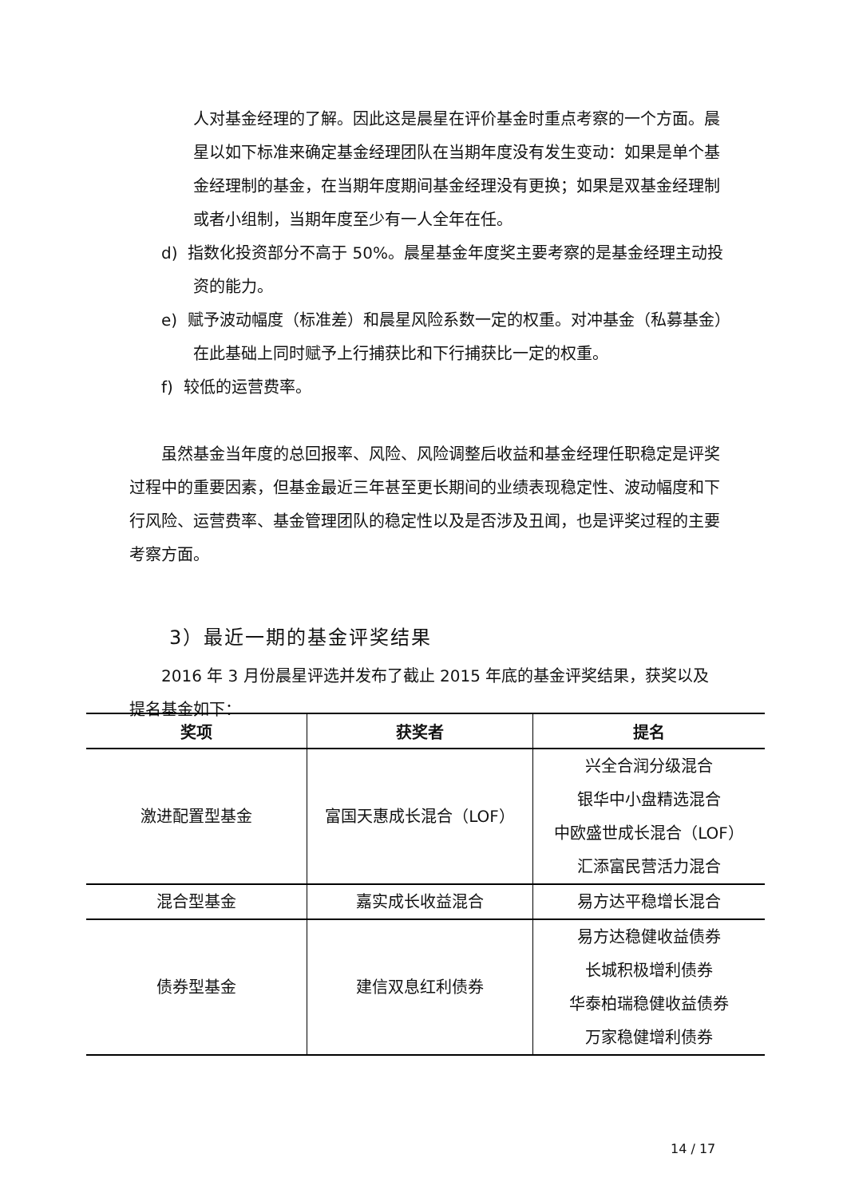人对基金经理的了解。因此这是晨星在评价基金时重点考察的一个方面。晨星以如下标准来确定基金经理团队在当期年度没有发生变动：如果是单个基金经理制的基金，在当期年度期间基金经理没有更换；如果是双基金经理制或者小组制，当期年度至少有一人全年在任。
d) 指数化投资部分不高于 50%。晨星基金年度奖主要考察的是基金经理主动投资的能力。
e) 赋予波动幅度（标准差）和晨星风险系数一定的权重。对冲基金（私募基金）在此基础上同时赋予上行捕获比和下行捕获比一定的权重。
f) 较低的运营费率。
虽然基金当年度的总回报率、风险、风险调整后收益和基金经理任职稳定是评奖过程中的重要因素，但基金最近三年甚至更长期间的业绩表现稳定性、波动幅度和下行风险、运营费率、基金管理团队的稳定性以及是否涉及丑闻，也是评奖过程的主要考察方面。
3）最近一期的基金评奖结果
2016 年 3 月份晨星评选并发布了截止 2015 年底的基金评奖结果，获奖以及提名基金如下：
| 奖项 | 获奖者 | 提名 |
| --- | --- | --- |
| 激进配置型基金 | 富国天惠成长混合（LOF） | 兴全合润分级混合 银华中小盘精选混合 中欧盛世成长混合（LOF） 汇添富民营活力混合 |
| 混合型基金 | 嘉实成长收益混合 | 易方达平稳增长混合 |
| 债券型基金 | 建信双息红利债券 | 易方达稳健收益债券 长城积极增利债券 华泰柏瑞稳健收益债券 万家稳健增利债券 |
14 / 17